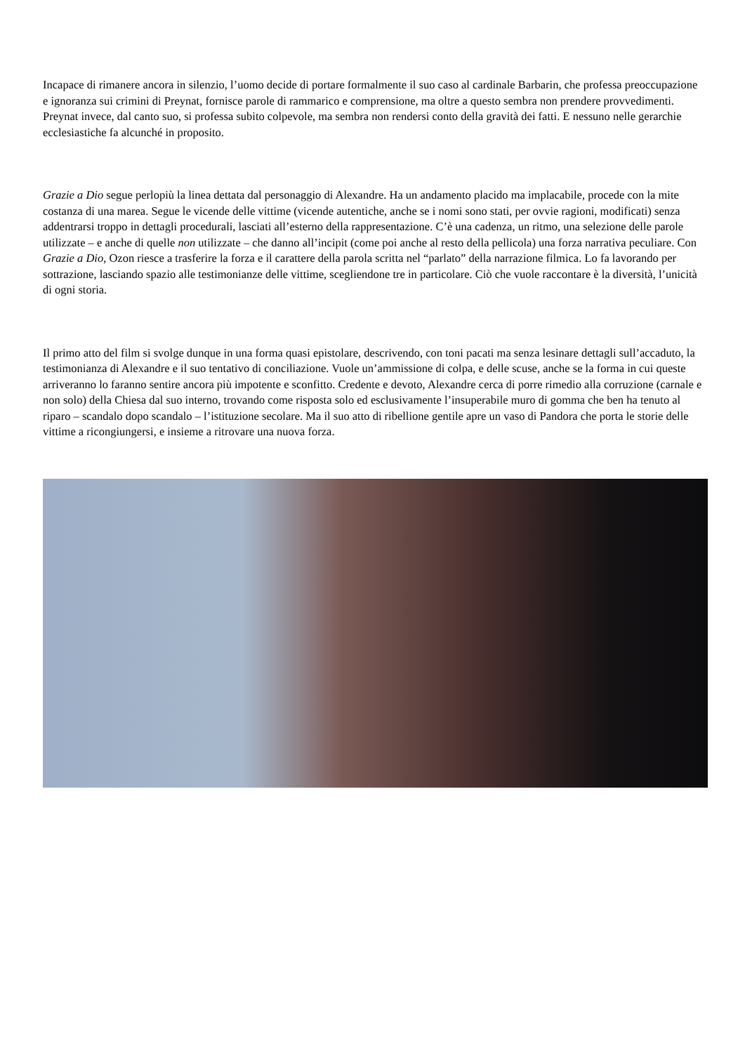Incapace di rimanere ancora in silenzio, l’uomo decide di portare formalmente il suo caso al cardinale Barbarin, che professa preoccupazione e ignoranza sui crimini di Preynat, fornisce parole di rammarico e comprensione, ma oltre a questo sembra non prendere provvedimenti. Preynat invece, dal canto suo, si professa subito colpevole, ma sembra non rendersi conto della gravità dei fatti. E nessuno nelle gerarchie ecclesiastiche fa alcunché in proposito.
Grazie a Dio segue perlopiù la linea dettata dal personaggio di Alexandre. Ha un andamento placido ma implacabile, procede con la mite costanza di una marea. Segue le vicende delle vittime (vicende autentiche, anche se i nomi sono stati, per ovvie ragioni, modificati) senza addentrarsi troppo in dettagli procedurali, lasciati all’esterno della rappresentazione. C’è una cadenza, un ritmo, una selezione delle parole utilizzate – e anche di quelle non utilizzate – che danno all’incipit (come poi anche al resto della pellicola) una forza narrativa peculiare. Con Grazie a Dio, Ozon riesce a trasferire la forza e il carattere della parola scritta nel “parlato” della narrazione filmica. Lo fa lavorando per sottrazione, lasciando spazio alle testimonianze delle vittime, scegliendone tre in particolare. Ciò che vuole raccontare è la diversità, l’unicità di ogni storia.
Il primo atto del film si svolge dunque in una forma quasi epistolare, descrivendo, con toni pacati ma senza lesinare dettagli sull’accaduto, la testimonianza di Alexandre e il suo tentativo di conciliazione. Vuole un’ammissione di colpa, e delle scuse, anche se la forma in cui queste arriveranno lo faranno sentire ancora più impotente e sconfitto. Credente e devoto, Alexandre cerca di porre rimedio alla corruzione (carnale e non solo) della Chiesa dal suo interno, trovando come risposta solo ed esclusivamente l’insuperabile muro di gomma che ben ha tenuto al riparo – scandalo dopo scandalo – l’istituzione secolare. Ma il suo atto di ribellione gentile apre un vaso di Pandora che porta le storie delle vittime a ricongiungersi, e insieme a ritrovare una nuova forza.